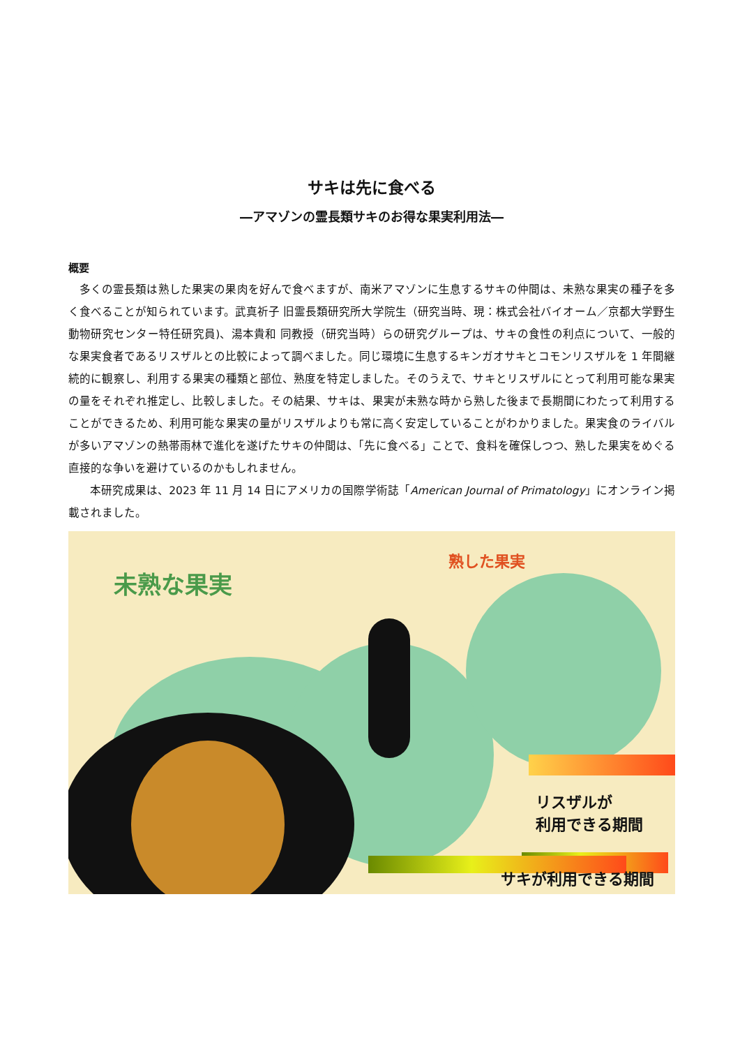サキは先に食べる
―アマゾンの霊長類サキのお得な果実利用法―
概要
多くの霊長類は熟した果実の果肉を好んで食べますが、南米アマゾンに生息するサキの仲間は、未熟な果実の種子を多く食べることが知られています。武真祈子 旧霊長類研究所大学院生（研究当時、現：株式会社バイオーム／京都大学野生動物研究センター特任研究員)、湯本貴和 同教授（研究当時）らの研究グループは、サキの食性の利点について、一般的な果実食者であるリスザルとの比較によって調べました。同じ環境に生息するキンガオサキとコモンリスザルを 1 年間継続的に観察し、利用する果実の種類と部位、熟度を特定しました。そのうえで、サキとリスザルにとって利用可能な果実の量をそれぞれ推定し、比較しました。その結果、サキは、果実が未熟な時から熟した後まで長期間にわたって利用することができるため、利用可能な果実の量がリスザルよりも常に高く安定していることがわかりました。果実食のライバルが多いアマゾンの熱帯雨林で進化を遂げたサキの仲間は、「先に食べる」ことで、食料を確保しつつ、熟した果実をめぐる直接的な争いを避けているのかもしれません。
本研究成果は、2023 年 11 月 14 日にアメリカの国際学術誌「American Journal of Primatology」にオンライン掲載されました。
未熟な果実
熟した果実
リスザルが
利用できる期間
サキが利用できる期間